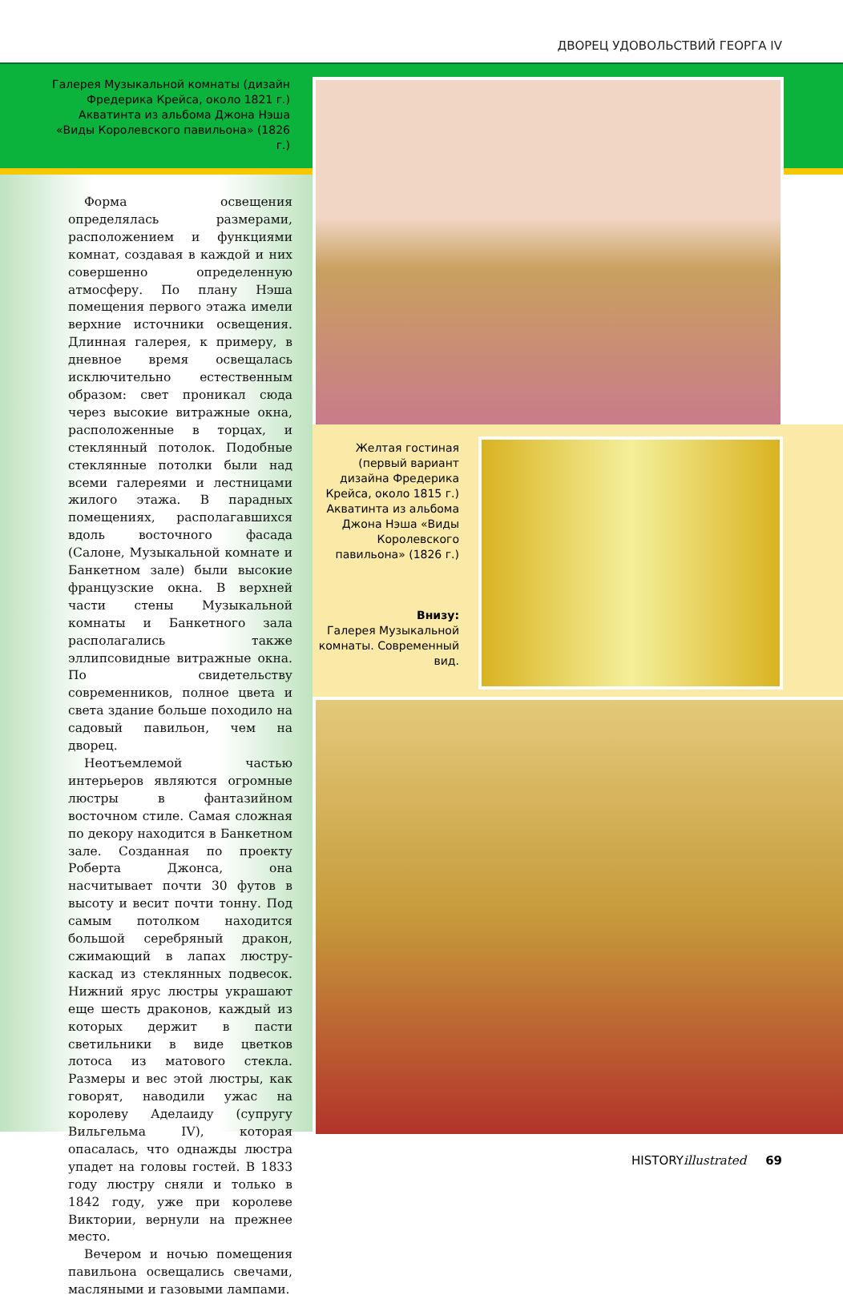ДВОРЕЦ УДОВОЛЬСТВИЙ ГЕОРГА IV
Галерея Музыкальной комнаты (дизайн Фредерика Крейса, около 1821 г.) Акватинта из альбома Джона Нэша «Виды Королевского павильона» (1826 г.)
Желтая гостиная (первый вариант дизайна Фредерика Крейса, около 1815 г.) Акватинта из альбома Джона Нэша «Виды Королевского павильона» (1826 г.)
Внизу:
Галерея Музыкальной комнаты. Современный вид.
Форма освещения определялась размерами, расположением и функциями комнат, создавая в каждой и них совершенно определенную атмосферу. По плану Нэша помещения первого этажа имели верхние источники освещения. Длинная галерея, к примеру, в дневное время освещалась исключительно естественным образом: свет проникал сюда через высокие витражные окна, расположенные в торцах, и стеклянный потолок. Подобные стеклянные потолки были над всеми галереями и лестницами жилого этажа. В парадных помещениях, располагавшихся вдоль восточного фасада (Салоне, Музыкальной комнате и Банкетном зале) были высокие французские окна. В верхней части стены Музыкальной комнаты и Банкетного зала располагались также эллипсовидные витражные окна. По свидетельству современников, полное цвета и света здание больше походило на садовый павильон, чем на дворец.
Неотъемлемой частью интерьеров являются огромные люстры в фантазийном восточном стиле. Самая сложная по декору находится в Банкетном зале. Созданная по проекту Роберта Джонса, она насчитывает почти 30 футов в высоту и весит почти тонну. Под самым потолком находится большой серебряный дракон, сжимающий в лапах люстру-каскад из стеклянных подвесок. Нижний ярус люстры украшают еще шесть драконов, каждый из которых держит в пасти светильники в виде цветков лотоса из матового стекла. Размеры и вес этой люстры, как говорят, наводили ужас на королеву Аделаиду (супругу Вильгельма IV), которая опасалась, что однажды люстра упадет на головы гостей. В 1833 году люстру сняли и только в 1842 году, уже при королеве Виктории, вернули на прежнее место.
Вечером и ночью помещения павильона освещались свечами, масляными и газовыми лампами.
HISTORYillustrated 69